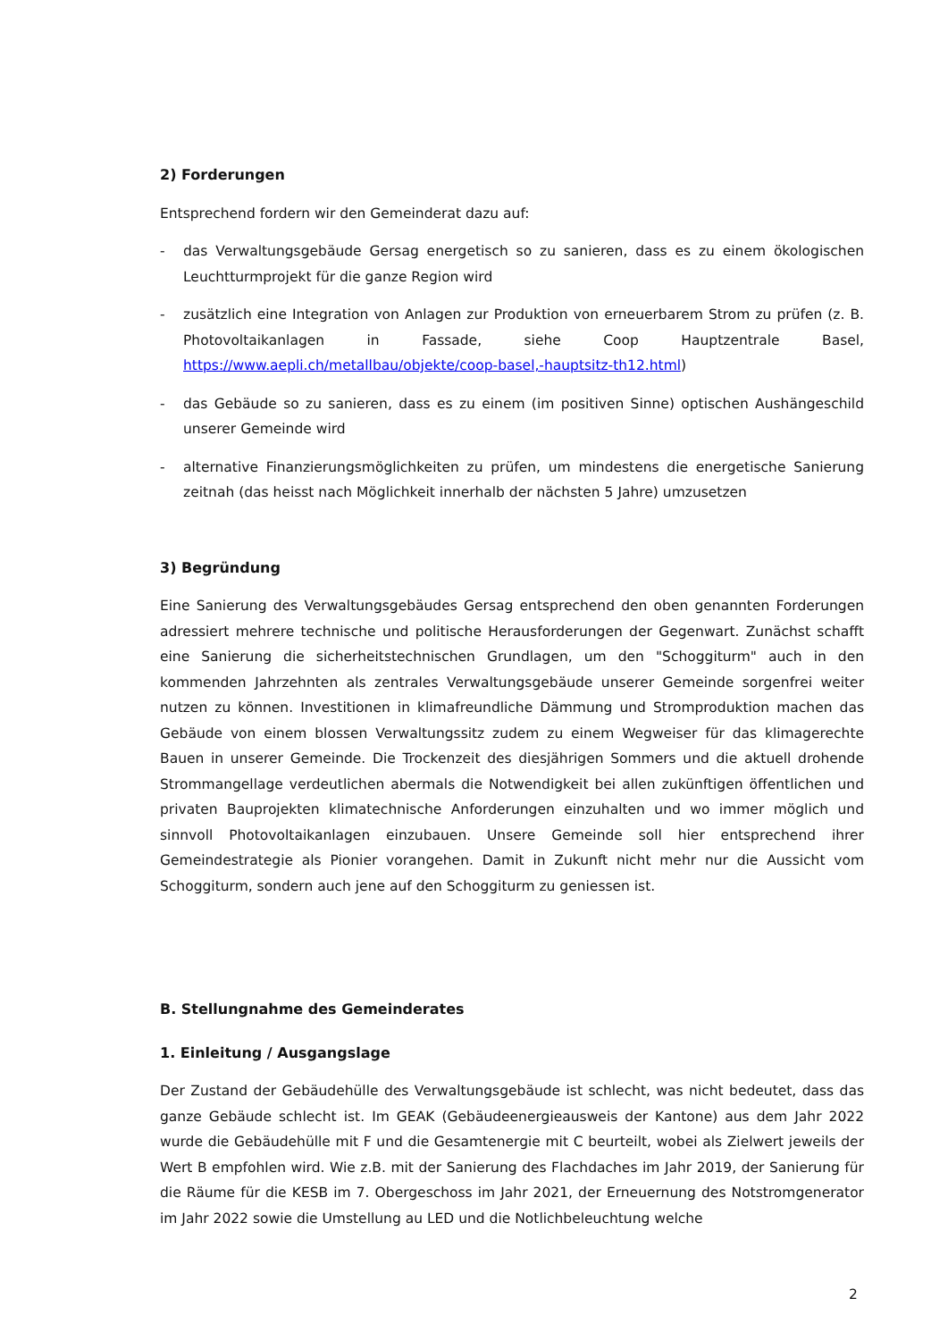2) Forderungen
Entsprechend fordern wir den Gemeinderat dazu auf:
- das Verwaltungsgebäude Gersag energetisch so zu sanieren, dass es zu einem ökologischen Leuchtturmprojekt für die ganze Region wird
- zusätzlich eine Integration von Anlagen zur Produktion von erneuerbarem Strom zu prüfen (z. B. Photovoltaikanlagen in Fassade, siehe Coop Hauptzentrale Basel, https://www.aepli.ch/metallbau/objekte/coop-basel,-hauptsitz-th12.html)
- das Gebäude so zu sanieren, dass es zu einem (im positiven Sinne) optischen Aushängeschild unserer Gemeinde wird
- alternative Finanzierungsmöglichkeiten zu prüfen, um mindestens die energetische Sanierung zeitnah (das heisst nach Möglichkeit innerhalb der nächsten 5 Jahre) umzusetzen
3) Begründung
Eine Sanierung des Verwaltungsgebäudes Gersag entsprechend den oben genannten Forderungen adressiert mehrere technische und politische Herausforderungen der Gegenwart. Zunächst schafft eine Sanierung die sicherheitstechnischen Grundlagen, um den "Schoggiturm" auch in den kommenden Jahrzehnten als zentrales Verwaltungsgebäude unserer Gemeinde sorgenfrei weiter nutzen zu können. Investitionen in klimafreundliche Dämmung und Stromproduktion machen das Gebäude von einem blossen Verwaltungssitz zudem zu einem Wegweiser für das klimagerechte Bauen in unserer Gemeinde. Die Trockenzeit des diesjährigen Sommers und die aktuell drohende Strommangellage verdeutlichen abermals die Notwendigkeit bei allen zukünftigen öffentlichen und privaten Bauprojekten klimatechnische Anforderungen einzuhalten und wo immer möglich und sinnvoll Photovoltaikanlagen einzubauen. Unsere Gemeinde soll hier entsprechend ihrer Gemeindestrategie als Pionier vorangehen. Damit in Zukunft nicht mehr nur die Aussicht vom Schoggiturm, sondern auch jene auf den Schoggiturm zu geniessen ist.
B. Stellungnahme des Gemeinderates
1. Einleitung / Ausgangslage
Der Zustand der Gebäudehülle des Verwaltungsgebäude ist schlecht, was nicht bedeutet, dass das ganze Gebäude schlecht ist. Im GEAK (Gebäudeenergieausweis der Kantone) aus dem Jahr 2022 wurde die Gebäudehülle mit F und die Gesamtenergie mit C beurteilt, wobei als Zielwert jeweils der Wert B empfohlen wird. Wie z.B. mit der Sanierung des Flachdaches im Jahr 2019, der Sanierung für die Räume für die KESB im 7. Obergeschoss im Jahr 2021, der Erneuernung des Notstromgenerator im Jahr 2022 sowie die Umstellung au LED und die Notlichbeleuchtung welche
2